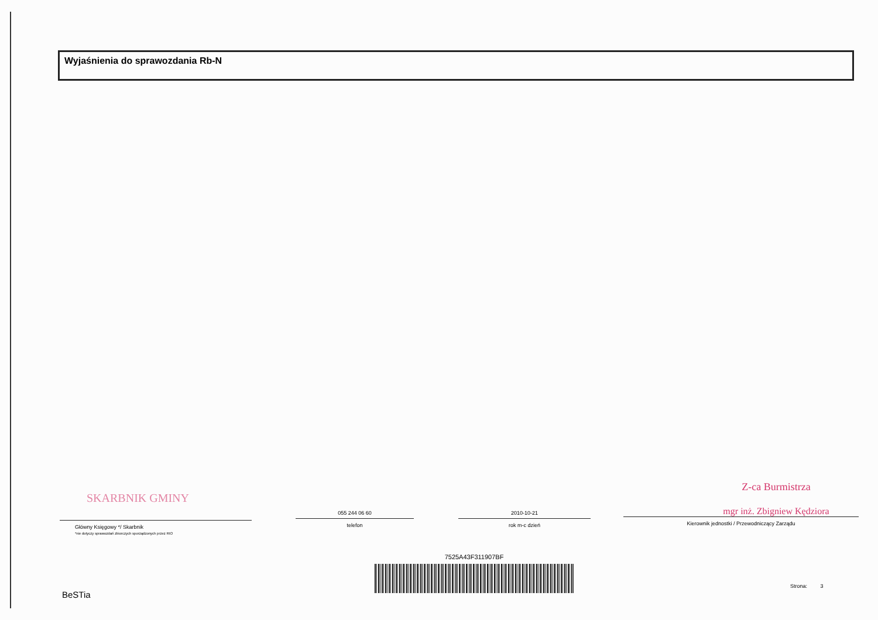Wyjaśnienia do sprawozdania Rb-N
SKARBNIK GMINY
Główny Księgowy */ Skarbnik
*nie dotyczy sprawozdań zbiorczych sporządzonych przez RIO
055 244 06 60
telefon
2010-10-21
rok m-c dzień
Z-ca Burmistrza
mgr inż. Zbigniew Kędziora
Kierownik jednostki / Przewodniczący Zarządu
7525A43F311907BF
BeSTia
Strona: 3